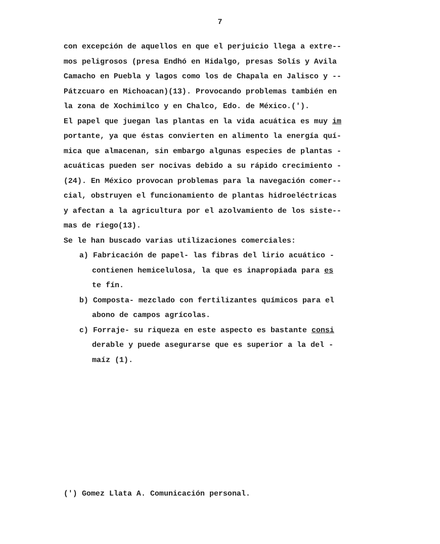7
con excepción de aquellos en que el perjuicio llega a extre--
mos peligrosos (presa Endhó en Hidalgo, presas Solís y Avila
Camacho en Puebla y lagos como los de Chapala en Jalisco y --
Pátzcuaro en Michoacan)(13). Provocando problemas también en
la zona de Xochimilco y en Chalco, Edo. de México.(').
El papel que juegan las plantas en la vida acuática es muy im
portante, ya que éstas convierten en alimento la energía quí-
mica que almacenan, sin embargo algunas especies de plantas -
acuáticas pueden ser nocivas debido a su rápido crecimiento -
(24). En México provocan problemas para la navegación comer--
cial, obstruyen el funcionamiento de plantas hidroeléctricas
y afectan a la agricultura por el azolvamiento de los siste--
mas de riego(13).
Se le han buscado varias utilizaciones comerciales:
a) Fabricación de papel- las fibras del lirio acuático -
contienen hemicelulosa, la que es inapropiada para es
te fín.
b) Composta- mezclado con fertilizantes químicos para el
abono de campos agrícolas.
c) Forraje- su riqueza en este aspecto es bastante consi
derable y puede asegurarse que es superior a la del -
maíz (1).
(') Gomez Llata A. Comunicación personal.